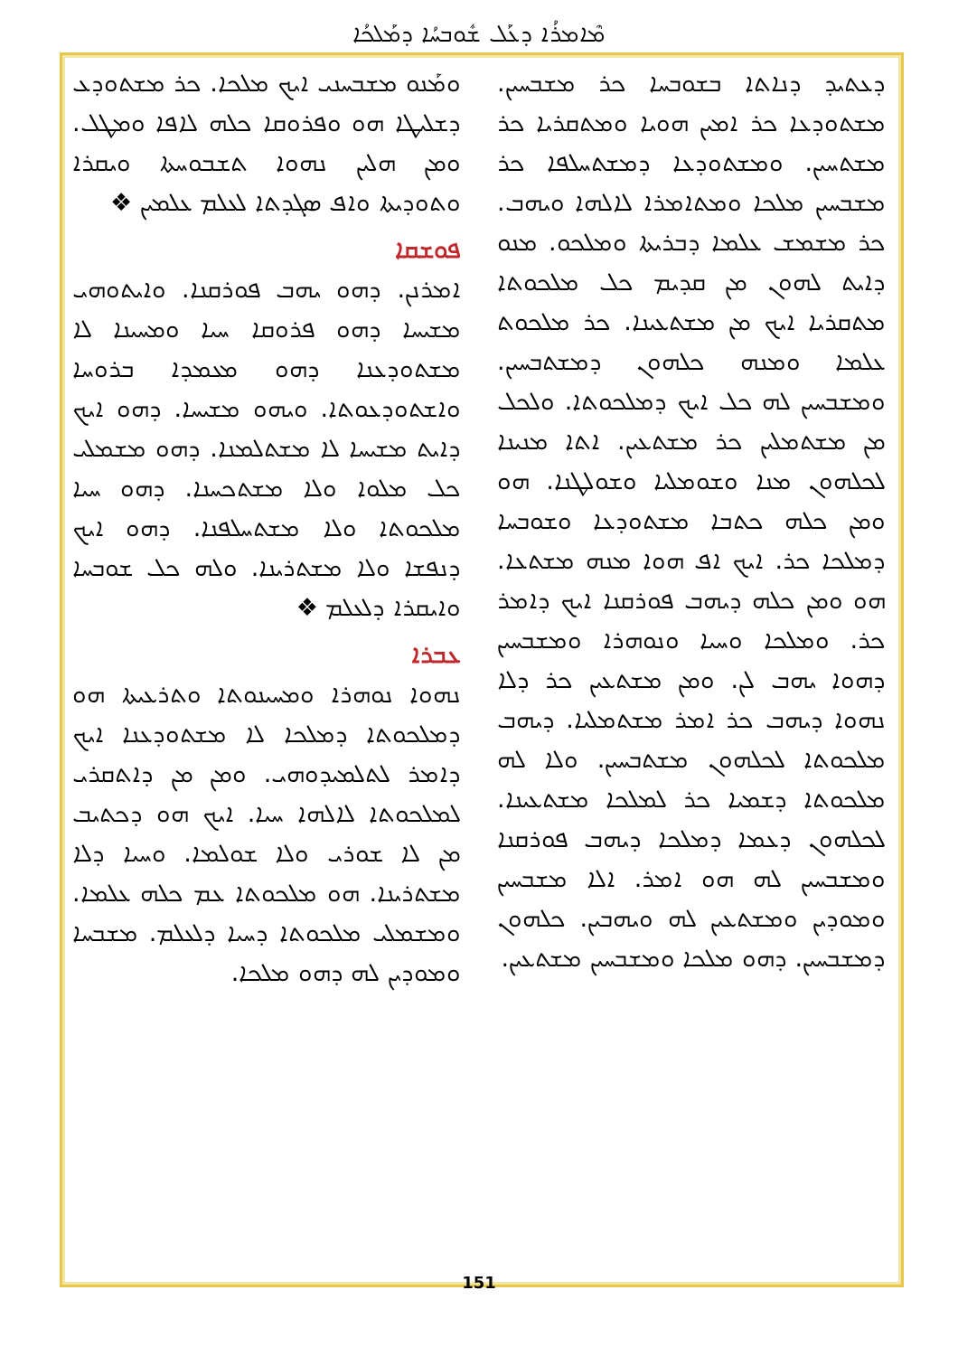ܡܶܐܡܪܳܐ ܕܥܰܠ ܫܽܘܒܚܳܐ ܕܡܰܠܟܳܐ
ܘܡܰܢܘ ܡܫܒܚܢܝ ܐܝܟ ܡܠܟܐ. ܟܪ ܡܫܬܘܕܥ ܕܫܠܝܛܐ ܗܘ ܘܦܪܘܩܐ ܟܠܗ ܠܐܦܐ ܘܡܛܠ. ܘܡܢ ܗܠܝܢ ܢܗܘܐ ܬܫܒܘܚܬܐ ܘܝܩܪܐ ܘܬܘܕܝܬܐ ܘܐܦ ܣܓܕܬܐ ܠܥܠܡ ܥܠܡܝܢ ❖
ܦܘܫܩܐ
ܐܡܪܢܢ. ܕܗܘ ܝܗܒ ܦܘܪܩܢܐ. ܘܐܝܬܘܗܝ ܡܫܝܚܐ ܕܗܘ ܦܪܘܩܐ ܚܝܐ ܘܡܚܝܢܐ ܠܐ ܡܫܬܘܕܥܢܐ ܕܗܘ ܡܥܡܕܐ ܒܪܘܚܐ ܘܐܫܬܘܕܥܘܬܐ. ܘܝܗܘ ܡܫܝܚܐ. ܕܗܘ ܐܝܟ ܕܐܝܬ ܡܫܝܚܐ ܠܐ ܡܫܬܠܡܢܐ. ܕܗܘ ܡܫܡܠܝ ܟܠ ܡܠܘܐ ܘܠܐ ܡܫܬܟܚܢܐ. ܕܗܘ ܚܝܐ ܡܠܟܘܬܐ ܘܠܐ ܡܫܬܚܠܦܢܐ. ܕܗܘ ܐܝܟ ܕܢܦܫܐ ܘܠܐ ܡܫܬܪܝܢܐ. ܘܠܗ ܟܠ ܫܘܒܚܐ ܘܐܝܩܪܐ ܕܠܥܠܡ ❖
ܥܒܪܐ
ܢܗܘܐ ܢܘܗܪܐ ܘܡܚܝܢܘܬܐ ܘܬܪܥܝܬܐ ܗܘ ܕܡܠܟܘܬܐ ܕܡܠܟܐ ܠܐ ܡܫܬܘܕܥܢܐ ܐܝܟ ܕܐܡܪ ܠܬܠܡܝܕܘܗܝ. ܘܡܢ ܡܢ ܕܐܬܩܪܝ ܠܡܠܟܘܬܐ ܠܐܠܗܐ ܚܝܐ. ܐܝܟ ܗܘ ܕܟܬܝܒ ܡܢ ܠܐ ܫܘܪܝ ܘܠܐ ܫܘܠܡܐ. ܘܚܝܐ ܕܠܐ ܡܫܬܪܝܢܐ. ܗܘ ܡܠܟܘܬܐ ܥܡ ܟܠܗ ܥܠܡܐ. ܘܡܫܡܠܝ ܡܠܟܘܬܐ ܕܚܝܐ ܕܠܥܠܡ. ܡܫܒܚܐ ܘܡܘܕܝܢ ܠܗ ܕܗܘ ܡܠܟܐ.
ܕܥܬܝܕ ܕܢܐܬܐ ܒܫܘܒܚܐ ܟܪ ܡܫܒܚܝܢ. ܡܫܬܘܕܥܐ ܟܪ ܐܡܝܢ ܗܘܝܐ ܘܡܬܩܪܝܐ ܟܪ ܡܫܬܚܝܢ. ܘܡܫܬܘܕܥܐ ܕܡܫܬܚܠܦܐ ܟܪ ܡܫܒܚܝܢ ܡܠܟܐ ܘܡܬܐܡܪܐ ܠܐܠܗܐ ܘܝܗܒ. ܟܪ ܡܫܡܫ ܥܠܡܐ ܕܒܪܝܬܐ ܘܡܠܟܘ. ܡܢܘ ܕܐܝܬ ܠܗܘܢ ܡܢ ܩܕܝܡ ܟܠ ܡܠܟܘܬܐ ܡܬܩܪܝܐ ܐܝܟ ܡܢ ܡܫܬܥܝܢܐ. ܟܪ ܡܠܟܘܬ ܥܠܡܐ ܘܡܢܗ ܟܠܗܘܢ ܕܡܫܬܒܚܝܢ. ܘܡܫܒܚܝܢ ܠܗ ܟܠ ܐܝܟ ܕܡܠܟܘܬܐ. ܘܠܟܠ ܡܢ ܡܫܬܡܠܝܢ ܟܪ ܡܫܬܥܝܢ. ܐܬܐ ܡܢܝܢܐ ܠܟܠܗܘܢ ܡܢܐ ܘܫܘܡܠܝܐ ܘܫܘܠܛܢܐ. ܗܘ ܘܡܢ ܟܠܗ ܟܬܒܐ ܡܫܬܘܕܥܐ ܘܫܘܒܚܐ ܕܡܠܟܐ ܟܪ. ܐܝܟ ܐܦ ܗܘܐ ܡܢܗ ܡܫܬܥܐ. ܗܘ ܘܡܢ ܟܠܗ ܕܝܗܒ ܦܘܪܩܢܐ ܐܝܟ ܕܐܡܪ ܟܪ. ܘܡܠܟܐ ܘܚܝܐ ܘܢܘܗܪܐ ܘܡܫܒܚܝܢ ܕܗܘܐ ܝܗܒ ܠܢ. ܘܡܢ ܡܫܬܥܝܢ ܟܪ ܕܠܐ ܢܗܘܐ ܕܝܗܒ ܟܪ ܐܡܪ ܡܫܬܡܠܝܐ. ܕܝܗܒ ܡܠܟܘܬܐ ܠܟܠܗܘܢ ܡܫܬܒܚܝܢ. ܘܠܐ ܠܗ ܡܠܟܘܬܐ ܕܫܡܝܐ ܟܪ ܠܡܠܟܐ ܡܫܬܥܝܢܐ. ܠܟܠܗܘܢ ܕܥܡܐ ܕܡܠܟܐ ܕܝܗܒ ܦܘܪܩܢܐ ܘܡܫܒܚܝܢ ܠܗ ܗܘ ܐܡܪ. ܐܠܐ ܡܫܒܚܝܢ ܘܡܘܕܝܢ ܘܡܫܬܥܝܢ ܠܗ ܘܝܗܒܝܢ. ܟܠܗܘܢ ܕܡܫܒܚܝܢ. ܕܗܘ ܡܠܟܐ ܘܡܫܒܚܝܢ ܡܫܬܥܝܢ.
151